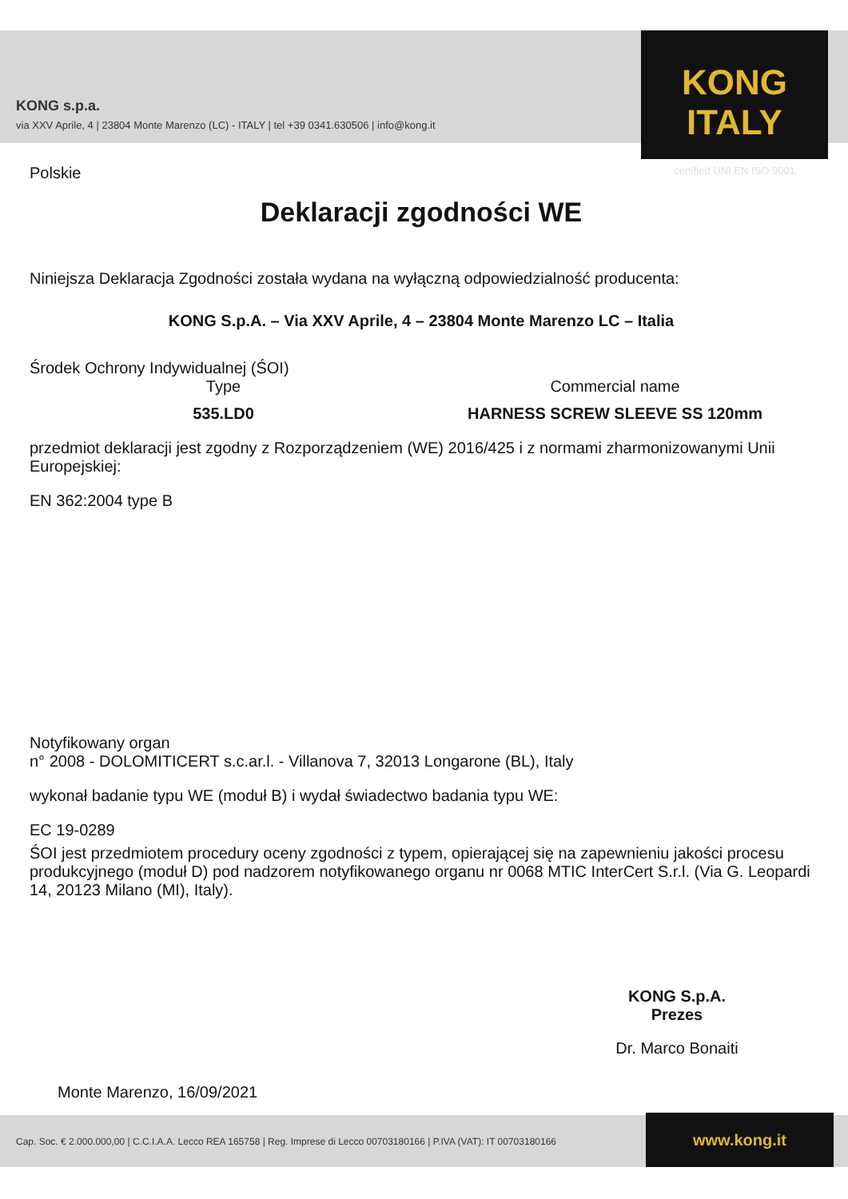KONG s.p.a.
via XXV Aprile, 4 | 23804 Monte Marenzo (LC) - ITALY | tel +39 0341.630506 | info@kong.it
KONG ITALY
certified UNI EN ISO 9001
Polskie
Deklaracji zgodności WE
Niniejsza Deklaracja Zgodności została wydana na wyłączną odpowiedzialność producenta:
KONG S.p.A. – Via XXV Aprile, 4 – 23804 Monte Marenzo LC – Italia
Środek Ochrony Indywidualnej (ŚOI)
Type
535.LD0
Commercial name
HARNESS SCREW SLEEVE SS 120mm
przedmiot deklaracji jest zgodny z Rozporządzeniem (WE) 2016/425 i z normami zharmonizowanymi Unii Europejskiej:
EN 362:2004 type B
Notyfikowany organ
n° 2008 - DOLOMITICERT s.c.ar.l. - Villanova 7, 32013 Longarone (BL), Italy
wykonał badanie typu WE (moduł B) i wydał świadectwo badania typu WE:
EC 19-0289
ŚOI jest przedmiotem procedury oceny zgodności z typem, opierającej się na zapewnieniu jakości procesu produkcyjnego (moduł D) pod nadzorem notyfikowanego organu nr 0068 MTIC InterCert S.r.l. (Via G. Leopardi 14, 20123 Milano (MI), Italy).
Monte Marenzo, 16/09/2021
KONG S.p.A.
Prezes
Dr. Marco Bonaiti
Cap. Soc. € 2.000.000,00 | C.C.I.A.A. Lecco REA 165758 | Reg. Imprese di Lecco 00703180166 | P.IVA (VAT): IT 00703180166 www.kong.it